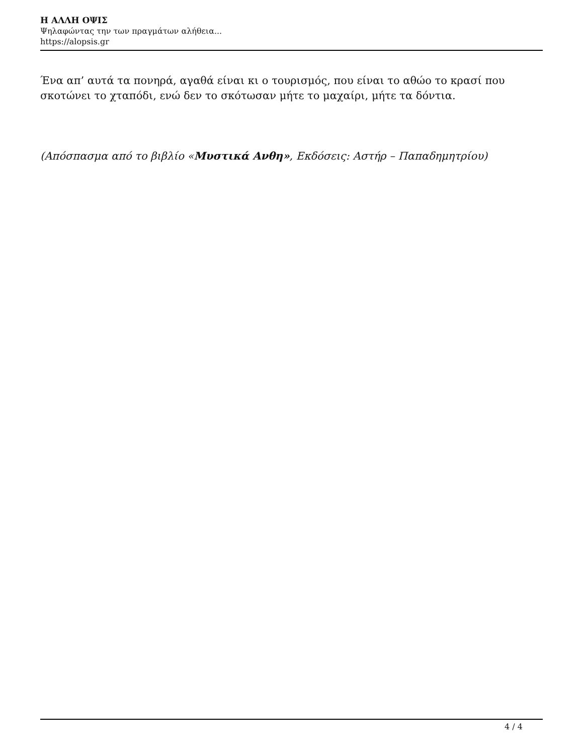Η ΑΛΛΗ ΟΨΙΣ
Ψηλαφώντας την των πραγμάτων αλήθεια...
https://alopsis.gr
Ένα απ’ αυτά τα πονηρά, αγαθά είναι κι ο τουρισμός, που είναι το αθώο το κρασί που σκοτώνει το χταπόδι, ενώ δεν το σκότωσαν μήτε το μαχαίρι, μήτε τα δόντια.
(Απόσπασμα από το βιβλίο «Μυστικά Ανθη», Εκδόσεις: Αστήρ – Παπαδημητρίου)
4 / 4